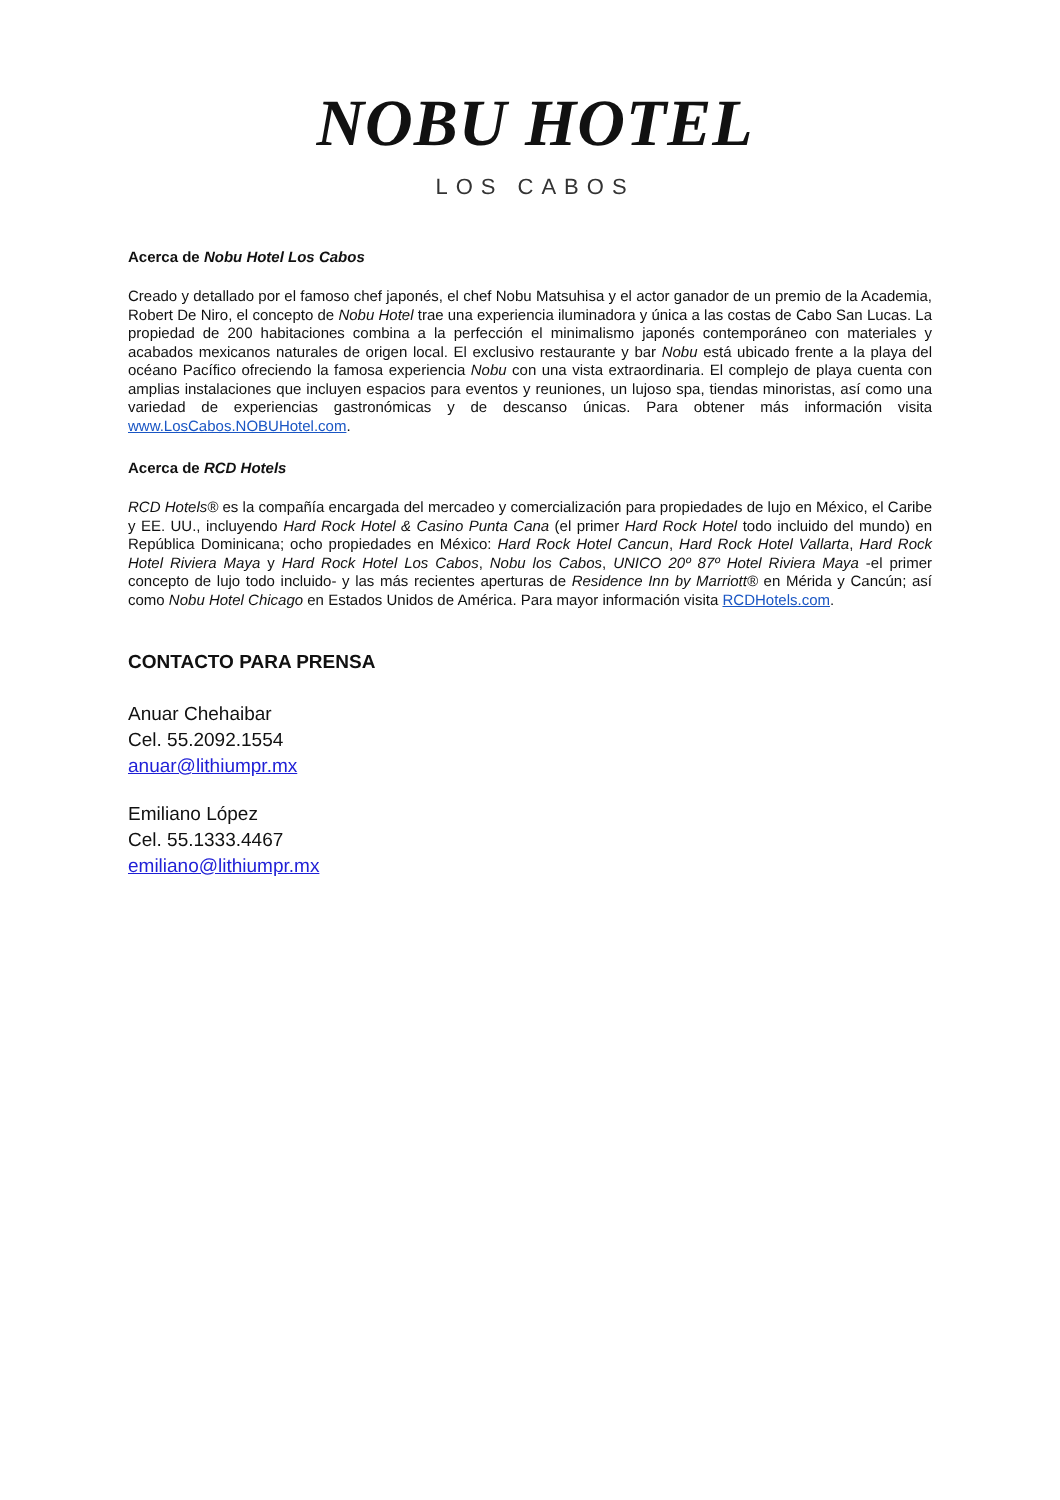NOBU HOTEL
LOS CABOS
Acerca de Nobu Hotel Los Cabos
Creado y detallado por el famoso chef japonés, el chef Nobu Matsuhisa y el actor ganador de un premio de la Academia, Robert De Niro, el concepto de Nobu Hotel trae una experiencia iluminadora y única a las costas de Cabo San Lucas. La propiedad de 200 habitaciones combina a la perfección el minimalismo japonés contemporáneo con materiales y acabados mexicanos naturales de origen local. El exclusivo restaurante y bar Nobu está ubicado frente a la playa del océano Pacífico ofreciendo la famosa experiencia Nobu con una vista extraordinaria. El complejo de playa cuenta con amplias instalaciones que incluyen espacios para eventos y reuniones, un lujoso spa, tiendas minoristas, así como una variedad de experiencias gastronómicas y de descanso únicas. Para obtener más información visita www.LosCabos.NOBUHotel.com.
Acerca de RCD Hotels
RCD Hotels® es la compañía encargada del mercadeo y comercialización para propiedades de lujo en México, el Caribe y EE. UU., incluyendo Hard Rock Hotel & Casino Punta Cana (el primer Hard Rock Hotel todo incluido del mundo) en República Dominicana; ocho propiedades en México: Hard Rock Hotel Cancun, Hard Rock Hotel Vallarta, Hard Rock Hotel Riviera Maya y Hard Rock Hotel Los Cabos, Nobu los Cabos, UNICO 20º 87º Hotel Riviera Maya -el primer concepto de lujo todo incluido- y las más recientes aperturas de Residence Inn by Marriott® en Mérida y Cancún; así como Nobu Hotel Chicago en Estados Unidos de América. Para mayor información visita RCDHotels.com.
CONTACTO PARA PRENSA
Anuar Chehaibar
Cel. 55.2092.1554
anuar@lithiumpr.mx
Emiliano López
Cel. 55.1333.4467
emiliano@lithiumpr.mx